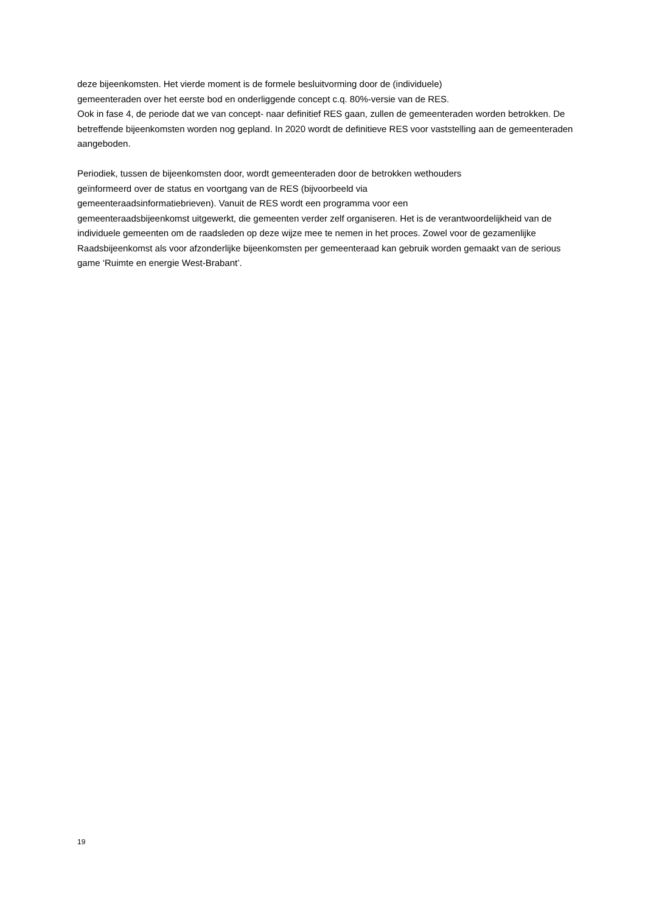deze bijeenkomsten. Het vierde moment is de formele besluitvorming door de (individuele)
gemeenteraden over het eerste bod en onderliggende concept c.q. 80%-versie van de RES.
Ook in fase 4, de periode dat we van concept- naar definitief RES gaan, zullen de gemeenteraden worden betrokken. De betreffende bijeenkomsten worden nog gepland. In 2020 wordt de definitieve RES voor vaststelling aan de gemeenteraden aangeboden.
Periodiek, tussen de bijeenkomsten door, wordt gemeenteraden door de betrokken wethouders
geïnformeerd over de status en voortgang van de RES (bijvoorbeeld via
gemeenteraadsinformatiebrieven). Vanuit de RES wordt een programma voor een
gemeenteraadsbijeenkomst uitgewerkt, die gemeenten verder zelf organiseren. Het is de verantwoordelijkheid van de individuele gemeenten om de raadsleden op deze wijze mee te nemen in het proces. Zowel voor de gezamenlijke Raadsbijeenkomst als voor afzonderlijke bijeenkomsten per gemeenteraad kan gebruik worden gemaakt van de serious game ‘Ruimte en energie West-Brabant’.
19